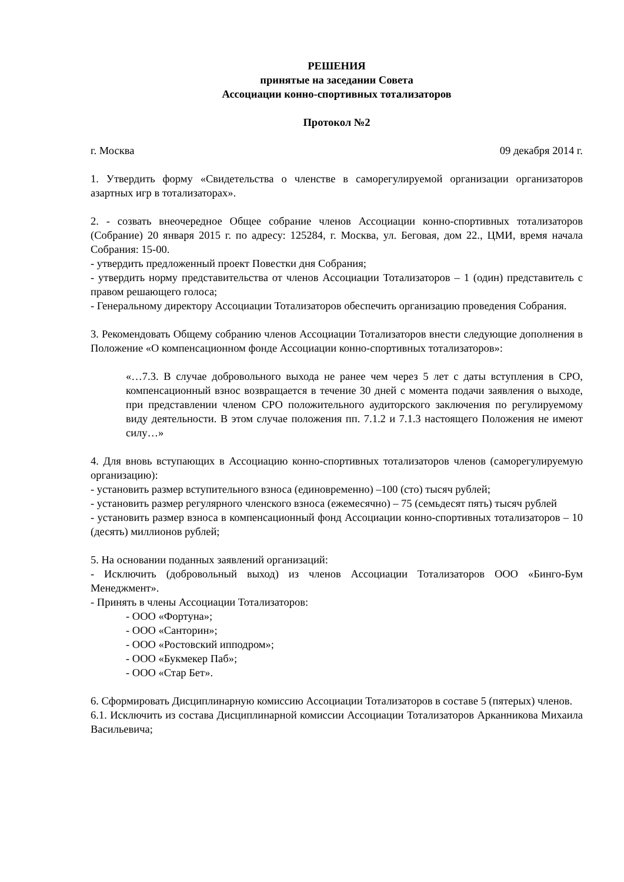РЕШЕНИЯ
принятые на заседании Совета
Ассоциации конно-спортивных тотализаторов
Протокол №2
г. Москва 09 декабря 2014 г.
1. Утвердить форму «Свидетельства о членстве в саморегулируемой организации организаторов азартных игр в тотализаторах».
2. - созвать внеочередное Общее собрание членов Ассоциации конно-спортивных тотализаторов (Собрание) 20 января 2015 г. по адресу: 125284, г. Москва, ул. Беговая, дом 22., ЦМИ, время начала Собрания: 15-00.
- утвердить предложенный проект Повестки дня Собрания;
- утвердить норму представительства от членов Ассоциации Тотализаторов – 1 (один) представитель с правом решающего голоса;
- Генеральному директору Ассоциации Тотализаторов обеспечить организацию проведения Собрания.
3. Рекомендовать Общему собранию членов Ассоциации Тотализаторов внести следующие дополнения в Положение «О компенсационном фонде Ассоциации конно-спортивных тотализаторов»:
«…7.3. В случае добровольного выхода не ранее чем через 5 лет с даты вступления в СРО, компенсационный взнос возвращается в течение 30 дней с момента подачи заявления о выходе, при представлении членом СРО положительного аудиторского заключения по регулируемому виду деятельности. В этом случае положения пп. 7.1.2 и 7.1.3 настоящего Положения не имеют силу…»
4. Для вновь вступающих в Ассоциацию конно-спортивных тотализаторов членов (саморегулируемую организацию):
- установить размер вступительного взноса (единовременно) –100 (сто) тысяч рублей;
- установить размер регулярного членского взноса (ежемесячно) – 75 (семьдесят пять) тысяч рублей
- установить размер взноса в компенсационный фонд Ассоциации конно-спортивных тотализаторов – 10 (десять) миллионов рублей;
5. На основании поданных заявлений организаций:
- Исключить (добровольный выход) из членов Ассоциации Тотализаторов ООО «Бинго-Бум Менеджмент».
- Принять в члены Ассоциации Тотализаторов:
- ООО «Фортуна»;
- ООО «Санторин»;
- ООО «Ростовский ипподром»;
- ООО «Букмекер Паб»;
- ООО «Стар Бет».
6. Сформировать Дисциплинарную комиссию Ассоциации Тотализаторов в составе 5 (пятерых) членов.
6.1. Исключить из состава Дисциплинарной комиссии Ассоциации Тотализаторов Арканникова Михаила Васильевича;